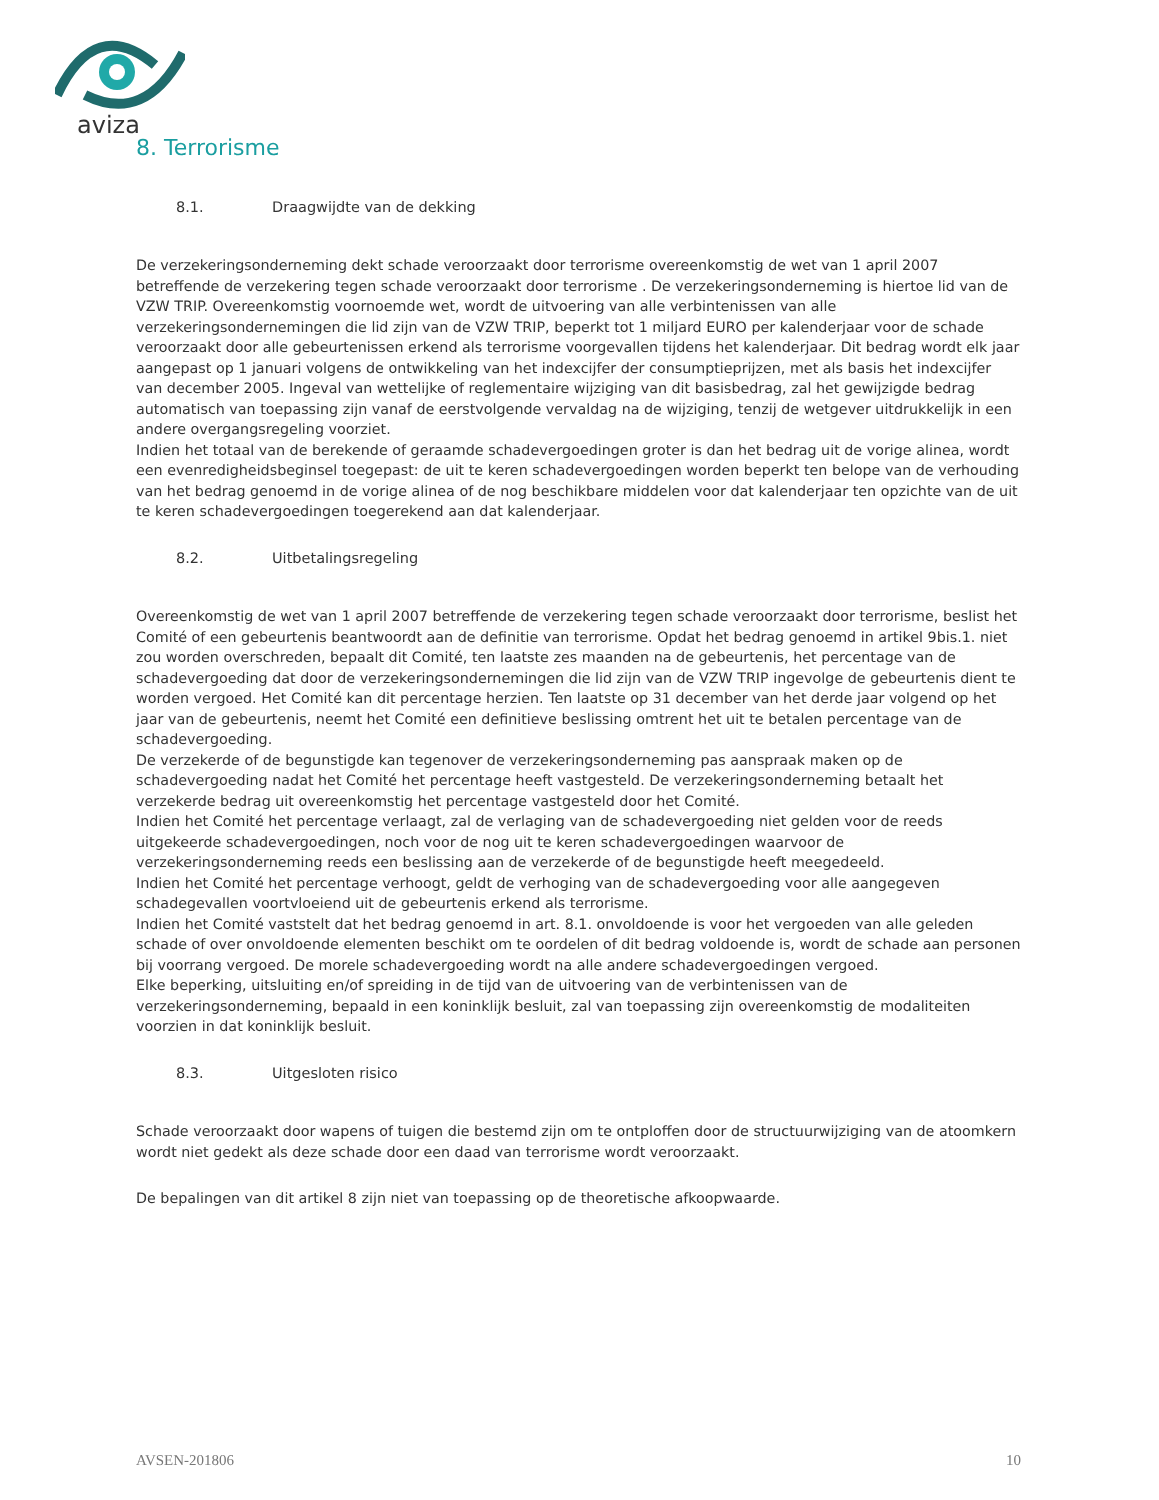aviza
8. Terrorisme
8.1. Draagwijdte van de dekking
De verzekeringsonderneming dekt schade veroorzaakt door terrorisme overeenkomstig de wet van 1 april 2007 betreffende de verzekering tegen schade veroorzaakt door terrorisme . De verzekeringsonderneming is hiertoe lid van de VZW TRIP. Overeenkomstig voornoemde wet, wordt de uitvoering van alle verbintenissen van alle verzekeringsondernemingen die lid zijn van de VZW TRIP, beperkt tot 1 miljard EURO per kalenderjaar voor de schade veroorzaakt door alle gebeurtenissen erkend als terrorisme voorgevallen tijdens het kalenderjaar. Dit bedrag wordt elk jaar aangepast op 1 januari volgens de ontwikkeling van het indexcijfer der consumptieprijzen, met als basis het indexcijfer van december 2005. Ingeval van wettelijke of reglementaire wijziging van dit basisbedrag, zal het gewijzigde bedrag automatisch van toepassing zijn vanaf de eerstvolgende vervaldag na de wijziging, tenzij de wetgever uitdrukkelijk in een andere overgangsregeling voorziet.
Indien het totaal van de berekende of geraamde schadevergoedingen groter is dan het bedrag uit de vorige alinea, wordt een evenredigheidsbeginsel toegepast: de uit te keren schadevergoedingen worden beperkt ten belope van de verhouding van het bedrag genoemd in de vorige alinea of de nog beschikbare middelen voor dat kalenderjaar ten opzichte van de uit te keren schadevergoedingen toegerekend aan dat kalenderjaar.
8.2. Uitbetalingsregeling
Overeenkomstig de wet van 1 april 2007 betreffende de verzekering tegen schade veroorzaakt door terrorisme, beslist het Comité of een gebeurtenis beantwoordt aan de definitie van terrorisme. Opdat het bedrag genoemd in artikel 9bis.1. niet zou worden overschreden, bepaalt dit Comité, ten laatste zes maanden na de gebeurtenis, het percentage van de schadevergoeding dat door de verzekeringsondernemingen die lid zijn van de VZW TRIP ingevolge de gebeurtenis dient te worden vergoed. Het Comité kan dit percentage herzien. Ten laatste op 31 december van het derde jaar volgend op het jaar van de gebeurtenis, neemt het Comité een definitieve beslissing omtrent het uit te betalen percentage van de schadevergoeding.
De verzekerde of de begunstigde kan tegenover de verzekeringsonderneming pas aanspraak maken op de schadevergoeding nadat het Comité het percentage heeft vastgesteld. De verzekeringsonderneming betaalt het verzekerde bedrag uit overeenkomstig het percentage vastgesteld door het Comité.
Indien het Comité het percentage verlaagt, zal de verlaging van de schadevergoeding niet gelden voor de reeds uitgekeerde schadevergoedingen, noch voor de nog uit te keren schadevergoedingen waarvoor de verzekeringsonderneming reeds een beslissing aan de verzekerde of de begunstigde heeft meegedeeld.
Indien het Comité het percentage verhoogt, geldt de verhoging van de schadevergoeding voor alle aangegeven schadegevallen voortvloeiend uit de gebeurtenis erkend als terrorisme.
Indien het Comité vaststelt dat het bedrag genoemd in art. 8.1. onvoldoende is voor het vergoeden van alle geleden schade of over onvoldoende elementen beschikt om te oordelen of dit bedrag voldoende is, wordt de schade aan personen bij voorrang vergoed. De morele schadevergoeding wordt na alle andere schadevergoedingen vergoed.
Elke beperking, uitsluiting en/of spreiding in de tijd van de uitvoering van de verbintenissen van de verzekeringsonderneming, bepaald in een koninklijk besluit, zal van toepassing zijn overeenkomstig de modaliteiten voorzien in dat koninklijk besluit.
8.3. Uitgesloten risico
Schade veroorzaakt door wapens of tuigen die bestemd zijn om te ontploffen door de structuurwijziging van de atoomkern wordt niet gedekt als deze schade door een daad van terrorisme wordt veroorzaakt.
De bepalingen van dit artikel 8 zijn niet van toepassing op de theoretische afkoopwaarde.
AVSEN-201806 10